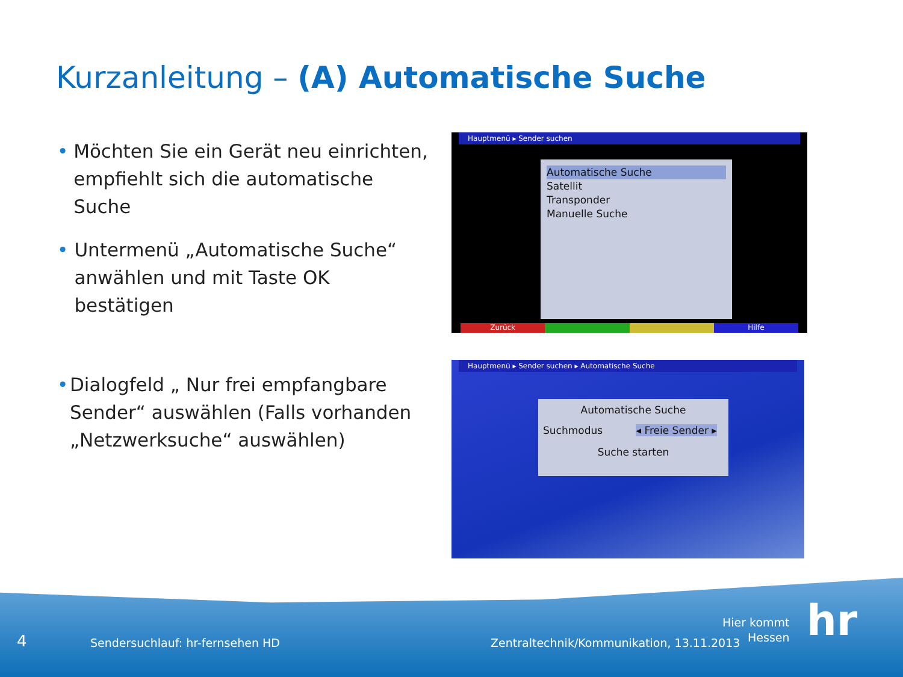Kurzanleitung – (A) Automatische Suche
• Möchten Sie ein Gerät neu einrichten, empfiehlt sich die automatische Suche
• Untermenü „Automatische Suche“ anwählen und mit Taste OK bestätigen
• Dialogfeld „ Nur frei empfangbare Sender“ auswählen (Falls vorhanden „Netzwerksuche“ auswählen)
Hauptmenü ▸ Sender suchen
Automatische Suche
Satellit
Transponder
Manuelle Suche
Zurück Hilfe
Hauptmenü ▸ Sender suchen ▸ Automatische Suche
Automatische Suche
Suchmodus ◂ Freie Sender ▸
Suche starten
4
Sendersuchlauf: hr-fernsehen HD
Zentraltechnik/Kommunikation, 13.11.2013
Hier kommt
Hessen
hr